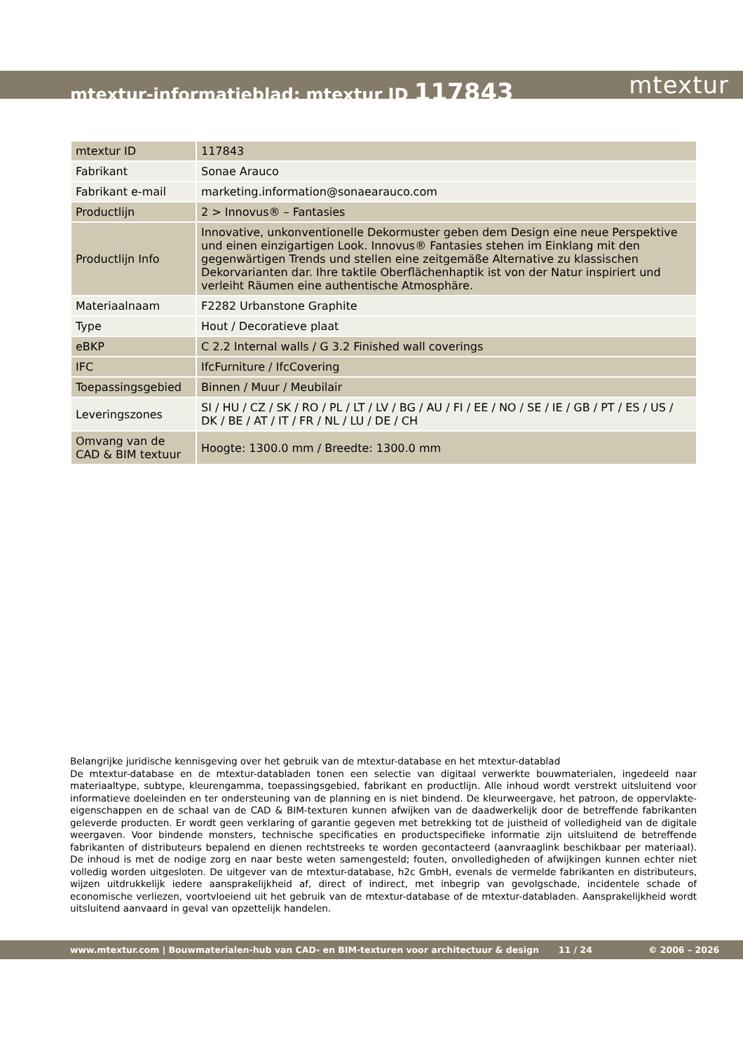mtextur-informatieblad: mtextur ID 117843
mtextur
| mtextur ID | 117843 |
| Fabrikant | Sonae Arauco |
| Fabrikant e-mail | marketing.information@sonaearauco.com |
| Productlijn | 2 > Innovus® – Fantasies |
| Productlijn Info | Innovative, unkonventionelle Dekormuster geben dem Design eine neue Perspektive und einen einzigartigen Look. Innovus® Fantasies stehen im Einklang mit den gegenwärtigen Trends und stellen eine zeitgemäße Alternative zu klassischen Dekorvarianten dar. Ihre taktile Oberflächenhaptik ist von der Natur inspiriert und verleiht Räumen eine authentische Atmosphäre. |
| Materiaalnaam | F2282 Urbanstone Graphite |
| Type | Hout / Decoratieve plaat |
| eBKP | C 2.2 Internal walls / G 3.2 Finished wall coverings |
| IFC | IfcFurniture / IfcCovering |
| Toepassingsgebied | Binnen / Muur / Meubilair |
| Leveringszones | SI / HU / CZ / SK / RO / PL / LT / LV / BG / AU / FI / EE / NO / SE / IE / GB / PT / ES / US / DK / BE / AT / IT / FR / NL / LU / DE / CH |
| Omvang van de CAD & BIM textuur | Hoogte: 1300.0 mm / Breedte: 1300.0 mm |
Belangrijke juridische kennisgeving over het gebruik van de mtextur-database en het mtextur-datablad
De mtextur-database en de mtextur-databladen tonen een selectie van digitaal verwerkte bouwmaterialen, ingedeeld naar materiaaltype, subtype, kleurengamma, toepassingsgebied, fabrikant en productlijn. Alle inhoud wordt verstrekt uitsluitend voor informatieve doeleinden en ter ondersteuning van de planning en is niet bindend. De kleurweergave, het patroon, de oppervlakte-eigenschappen en de schaal van de CAD & BIM-texturen kunnen afwijken van de daadwerkelijk door de betreffende fabrikanten geleverde producten. Er wordt geen verklaring of garantie gegeven met betrekking tot de juistheid of volledigheid van de digitale weergaven. Voor bindende monsters, technische specificaties en productspecifieke informatie zijn uitsluitend de betreffende fabrikanten of distributeurs bepalend en dienen rechtstreeks te worden gecontacteerd (aanvraaglink beschikbaar per materiaal). De inhoud is met de nodige zorg en naar beste weten samengesteld; fouten, onvolledigheden of afwijkingen kunnen echter niet volledig worden uitgesloten. De uitgever van de mtextur-database, h2c GmbH, evenals de vermelde fabrikanten en distributeurs, wijzen uitdrukkelijk iedere aansprakelijkheid af, direct of indirect, met inbegrip van gevolgschade, incidentele schade of economische verliezen, voortvloeiend uit het gebruik van de mtextur-database of de mtextur-databladen. Aansprakelijkheid wordt uitsluitend aanvaard in geval van opzettelijk handelen.
www.mtextur.com | Bouwmaterialen-hub van CAD- en BIM-texturen voor architectuur & design 11 / 24 © 2006 – 2026